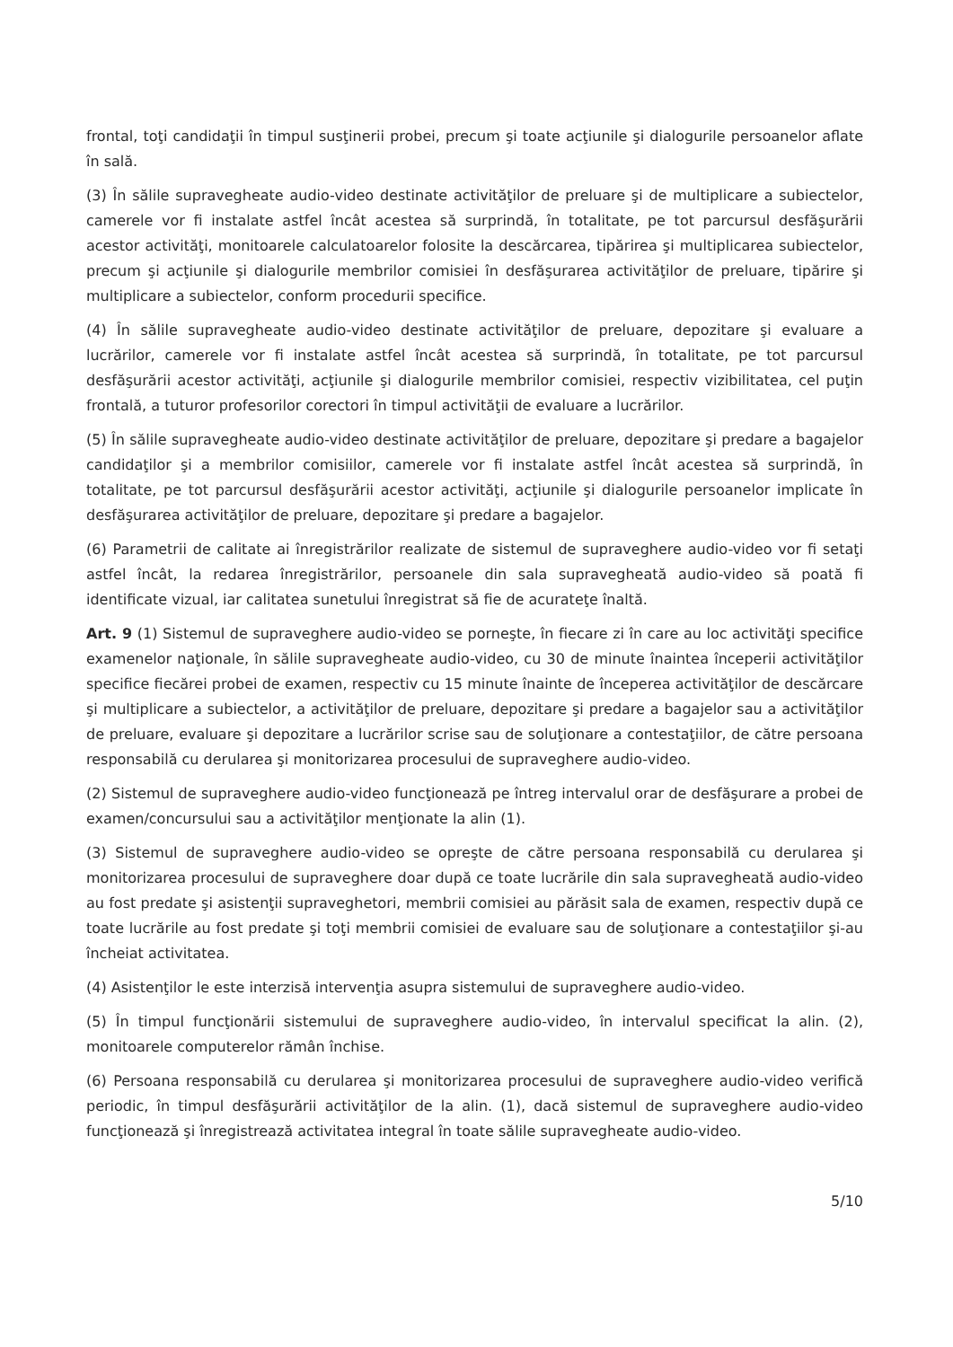frontal, toţi candidaţii în timpul susţinerii probei, precum şi toate acţiunile şi dialogurile persoanelor aflate în sală.
(3) În sălile supravegheate audio-video destinate activităţilor de preluare şi de multiplicare a subiectelor, camerele vor fi instalate astfel încât acestea să surprindă, în totalitate, pe tot parcursul desfăşurării acestor activităţi, monitoarele calculatoarelor folosite la descărcarea, tipărirea şi multiplicarea subiectelor, precum şi acţiunile şi dialogurile membrilor comisiei în desfăşurarea activităţilor de preluare, tipărire şi multiplicare a subiectelor, conform procedurii specifice.
(4) În sălile supravegheate audio-video destinate activităţilor de preluare, depozitare şi evaluare a lucrărilor, camerele vor fi instalate astfel încât acestea să surprindă, în totalitate, pe tot parcursul desfăşurării acestor activităţi, acţiunile şi dialogurile membrilor comisiei, respectiv vizibilitatea, cel puţin frontală, a tuturor profesorilor corectori în timpul activităţii de evaluare a lucrărilor.
(5) În sălile supravegheate audio-video destinate activităţilor de preluare, depozitare şi predare a bagajelor candidaţilor şi a membrilor comisiilor, camerele vor fi instalate astfel încât acestea să surprindă, în totalitate, pe tot parcursul desfăşurării acestor activităţi, acţiunile şi dialogurile persoanelor implicate în desfăşurarea activităţilor de preluare, depozitare şi predare a bagajelor.
(6) Parametrii de calitate ai înregistrărilor realizate de sistemul de supraveghere audio-video vor fi setaţi astfel încât, la redarea înregistrărilor, persoanele din sala supravegheată audio-video să poată fi identificate vizual, iar calitatea sunetului înregistrat să fie de acurateţe înaltă.
Art. 9 (1) Sistemul de supraveghere audio-video se porneşte, în fiecare zi în care au loc activităţi specifice examenelor naţionale, în sălile supravegheate audio-video, cu 30 de minute înaintea începerii activităţilor specifice fiecărei probei de examen, respectiv cu 15 minute înainte de începerea activităţilor de descărcare şi multiplicare a subiectelor, a activităţilor de preluare, depozitare şi predare a bagajelor sau a activităţilor de preluare, evaluare şi depozitare a lucrărilor scrise sau de soluţionare a contestaţiilor, de către persoana responsabilă cu derularea şi monitorizarea procesului de supraveghere audio-video.
(2) Sistemul de supraveghere audio-video funcţionează pe întreg intervalul orar de desfăşurare a probei de examen/concursului sau a activităţilor menţionate la alin (1).
(3) Sistemul de supraveghere audio-video se opreşte de către persoana responsabilă cu derularea şi monitorizarea procesului de supraveghere doar după ce toate lucrările din sala supravegheată audio-video au fost predate şi asistenţii supraveghetori, membrii comisiei au părăsit sala de examen, respectiv după ce toate lucrările au fost predate şi toţi membrii comisiei de evaluare sau de soluţionare a contestaţiilor şi-au încheiat activitatea.
(4) Asistenţilor le este interzisă intervenţia asupra sistemului de supraveghere audio-video.
(5) În timpul funcţionării sistemului de supraveghere audio-video, în intervalul specificat la alin. (2), monitoarele computerelor rămân închise.
(6) Persoana responsabilă cu derularea şi monitorizarea procesului de supraveghere audio-video verifică periodic, în timpul desfăşurării activităţilor de la alin. (1), dacă sistemul de supraveghere audio-video funcţionează şi înregistrează activitatea integral în toate sălile supravegheate audio-video.
5/10